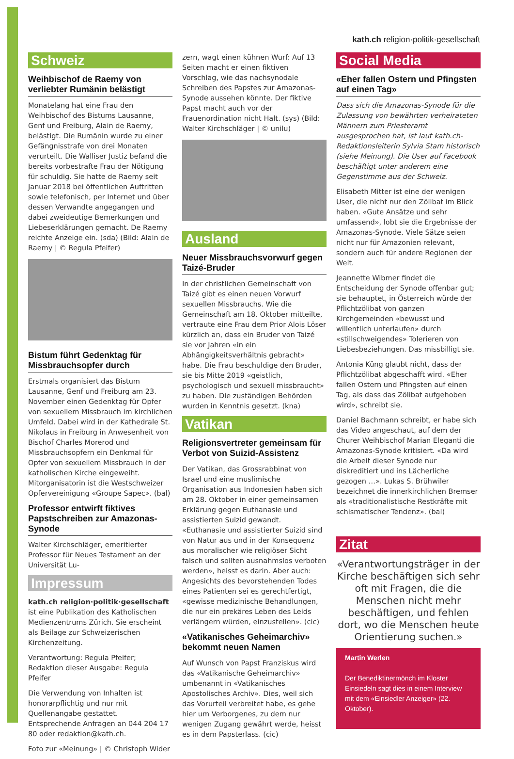kath.ch religion·politik·gesellschaft
Schweiz
Weihbischof de Raemy von verliebter Rumänin belästigt
Monatelang hat eine Frau den Weihbischof des Bistums Lausanne, Genf und Freiburg, Alain de Raemy, belästigt. Die Rumänin wurde zu einer Gefängnisstrafe von drei Monaten verurteilt. Die Walliser Justiz befand die bereits vorbestrafte Frau der Nötigung für schuldig. Sie hatte de Raemy seit Januar 2018 bei öffentlichen Auftritten sowie telefonisch, per Internet und über dessen Verwandte angegangen und dabei zweideutige Bemerkungen und Liebeserklärungen gemacht. De Raemy reichte Anzeige ein. (sda) (Bild: Alain de Raemy | © Regula Pfeifer)
Bistum führt Gedenktag für Missbrauchsopfer durch
Erstmals organisiert das Bistum Lausanne, Genf und Freiburg am 23. November einen Gedenktag für Opfer von sexuellem Missbrauch im kirchlichen Umfeld. Dabei wird in der Kathedrale St. Nikolaus in Freiburg in Anwesenheit von Bischof Charles Morerod und Missbrauchsopfern ein Denkmal für Opfer von sexuellem Missbrauch in der katholischen Kirche eingeweiht. Mitorganisatorin ist die Westschweizer Opfervereinigung «Groupe Sapec». (bal)
Professor entwirft fiktives Papstschreiben zur Amazonas-Synode
Walter Kirchschläger, emeritierter Professor für Neues Testament an der Universität Lu-
Impressum
kath.ch religion·politik·gesellschaft ist eine Publikation des Katholischen Medienzentrums Zürich. Sie erscheint als Beilage zur Schweizerischen Kirchenzeitung.
Verantwortung: Regula Pfeifer;
Redaktion dieser Ausgabe: Regula Pfeifer
Die Verwendung von Inhalten ist honorarpflichtig und nur mit Quellenangabe gestattet. Entsprechende Anfragen an 044 204 17 80 oder redaktion@kath.ch.
Foto zur «Meinung» | © Christoph Wider
zern, wagt einen kühnen Wurf: Auf 13 Seiten macht er einen fiktiven Vorschlag, wie das nachsynodale Schreiben des Papstes zur Amazonas-Synode aussehen könnte. Der fiktive Papst macht auch vor der Frauenordination nicht Halt. (sys) (Bild: Walter Kirchschläger | © unilu)
Ausland
Neuer Missbrauchsvorwurf gegen Taizé-Bruder
In der christlichen Gemeinschaft von Taizé gibt es einen neuen Vorwurf sexuellen Missbrauchs. Wie die Gemeinschaft am 18. Oktober mitteilte, vertraute eine Frau dem Prior Alois Löser kürzlich an, dass ein Bruder von Taizé sie vor Jahren «in ein Abhängigkeitsverhältnis gebracht» habe. Die Frau beschuldige den Bruder, sie bis Mitte 2019 «geistlich, psychologisch und sexuell missbraucht» zu haben. Die zuständigen Behörden wurden in Kenntnis gesetzt. (kna)
Vatikan
Religionsvertreter gemeinsam für Verbot von Suizid-Assistenz
Der Vatikan, das Grossrabbinat von Israel und eine muslimische Organisation aus Indonesien haben sich am 28. Oktober in einer gemeinsamen Erklärung gegen Euthanasie und assistierten Suizid gewandt. «Euthanasie und assistierter Suizid sind von Natur aus und in der Konsequenz aus moralischer wie religiöser Sicht falsch und sollten ausnahmslos verboten werden», heisst es darin. Aber auch: Angesichts des bevorstehenden Todes eines Patienten sei es gerechtfertigt, «gewisse medizinische Behandlungen, die nur ein prekäres Leben des Leids verlängern würden, einzustellen». (cic)
«Vatikanisches Geheimarchiv» bekommt neuen Namen
Auf Wunsch von Papst Franziskus wird das «Vatikanische Geheimarchiv» umbenannt in «Vatikanisches Apostolisches Archiv». Dies, weil sich das Vorurteil verbreitet habe, es gehe hier um Verborgenes, zu dem nur wenigen Zugang gewährt werde, heisst es in dem Papsterlass. (cic)
Social Media
«Eher fallen Ostern und Pfingsten auf einen Tag»
Dass sich die Amazonas-Synode für die Zulassung von bewährten verheirateten Männern zum Priesteramt ausgesprochen hat, ist laut kath.ch-Redaktionsleiterin Sylvia Stam historisch (siehe Meinung). Die User auf Facebook beschäftigt unter anderem eine Gegenstimme aus der Schweiz.
Elisabeth Mitter ist eine der wenigen User, die nicht nur den Zölibat im Blick haben. «Gute Ansätze und sehr umfassend», lobt sie die Ergebnisse der Amazonas-Synode. Viele Sätze seien nicht nur für Amazonien relevant, sondern auch für andere Regionen der Welt.
Jeannette Wibmer findet die Entscheidung der Synode offenbar gut; sie behauptet, in Österreich würde der Pflichtzölibat von ganzen Kirchgemeinden «bewusst und willentlich unterlaufen» durch «stillschweigendes» Tolerieren von Liebesbeziehungen. Das missbilligt sie.
Antonia Küng glaubt nicht, dass der Pflichtzölibat abgeschafft wird. «Eher fallen Ostern und Pfingsten auf einen Tag, als dass das Zölibat aufgehoben wird», schreibt sie.
Daniel Bachmann schreibt, er habe sich das Video angeschaut, auf dem der Churer Weihbischof Marian Eleganti die Amazonas-Synode kritisiert. «Da wird die Arbeit dieser Synode nur diskreditiert und ins Lächerliche gezogen …». Lukas S. Brühwiler bezeichnet die innerkirchlichen Bremser als «traditionalistische Restkräfte mit schismatischer Tendenz». (bal)
Zitat
«Verantwortungsträger in der Kirche beschäftigen sich sehr oft mit Fragen, die die Menschen nicht mehr beschäftigen, und fehlen dort, wo die Menschen heute Orientierung suchen.»
Martin Werlen
Der Benediktinermönch im Kloster Einsiedeln sagt dies in einem Interview mit dem «Einsiedler Anzeiger» (22. Oktober).